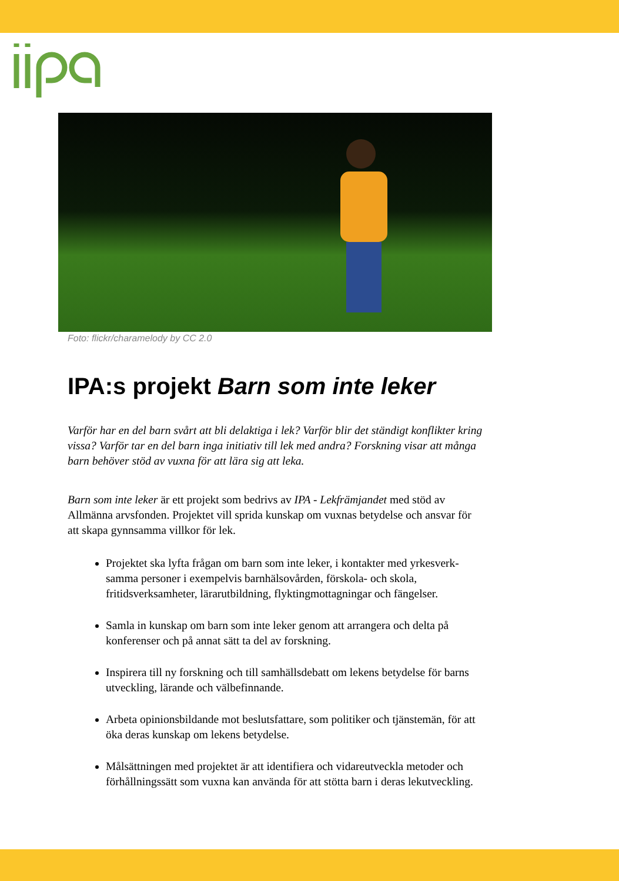Foto: flickr/charamelody by CC 2.0
IPA:s projekt Barn som inte leker
Varför har en del barn svårt att bli delaktiga i lek? Varför blir det ständigt konflikter kring vissa? Varför tar en del barn inga initiativ till lek med andra? Forskning visar att många barn behöver stöd av vuxna för att lära sig att leka.
Barn som inte leker är ett projekt som bedrivs av IPA - Lekfrämjandet med stöd av Allmänna arvsfonden. Projektet vill sprida kunskap om vuxnas betydelse och ansvar för att skapa gynnsamma villkor för lek.
Projektet ska lyfta frågan om barn som inte leker, i kontakter med yrkesverk-samma personer i exempelvis barnhälsovården, förskola- och skola, fritidsverksamheter, lärarutbildning, flyktingmottagningar och fängelser.
Samla in kunskap om barn som inte leker genom att arrangera och delta på konferenser och på annat sätt ta del av forskning.
Inspirera till ny forskning och till samhällsdebatt om lekens betydelse för barns utveckling, lärande och välbefinnande.
Arbeta opinionsbildande mot beslutsfattare, som politiker och tjänstemän, för att öka deras kunskap om lekens betydelse.
Målsättningen med projektet är att identifiera och vidareutveckla metoder och förhållningssätt som vuxna kan använda för att stötta barn i deras lekutveckling.